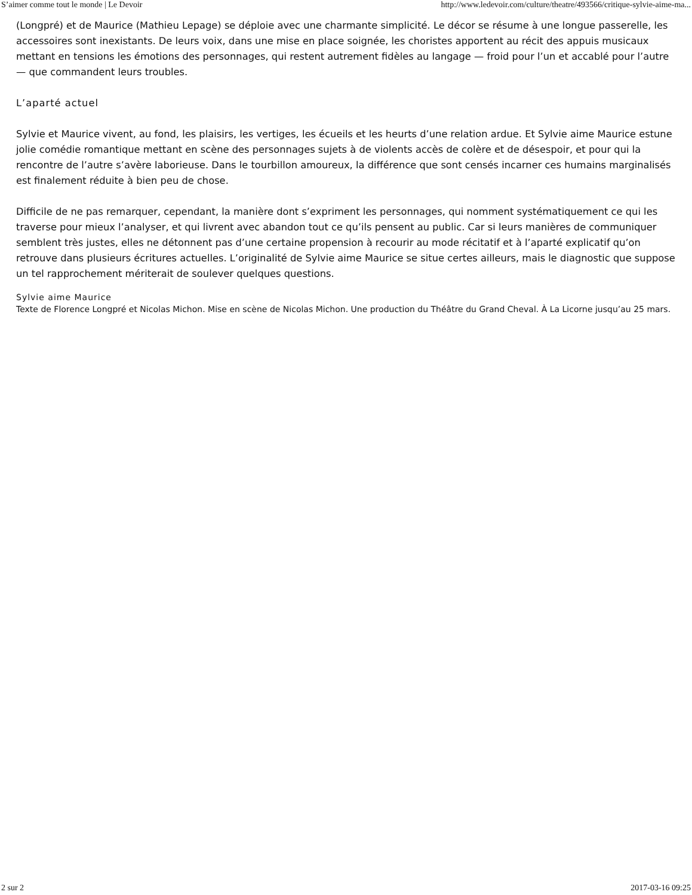S’aimer comme tout le monde | Le Devoir http://www.ledevoir.com/culture/theatre/493566/critique-sylvie-aime-ma...
(Longpré) et de Maurice (Mathieu Lepage) se déploie avec une charmante simplicité. Le décor se résume à une longue passerelle, les accessoires sont inexistants. De leurs voix, dans une mise en place soignée, les choristes apportent au récit des appuis musicaux mettant en tensions les émotions des personnages, qui restent autrement fidèles au langage — froid pour l’un et accablé pour l’autre — que commandent leurs troubles.
L’aparté actuel
Sylvie et Maurice vivent, au fond, les plaisirs, les vertiges, les écueils et les heurts d’une relation ardue. Et Sylvie aime Maurice estune jolie comédie romantique mettant en scène des personnages sujets à de violents accès de colère et de désespoir, et pour qui la rencontre de l’autre s’avère laborieuse. Dans le tourbillon amoureux, la différence que sont censés incarner ces humains marginalisés est finalement réduite à bien peu de chose.
Difficile de ne pas remarquer, cependant, la manière dont s’expriment les personnages, qui nomment systématiquement ce qui les traverse pour mieux l’analyser, et qui livrent avec abandon tout ce qu’ils pensent au public. Car si leurs manières de communiquer semblent très justes, elles ne détonnent pas d’une certaine propension à recourir au mode récitatif et à l’aparté explicatif qu’on retrouve dans plusieurs écritures actuelles. L’originalité de Sylvie aime Maurice se situe certes ailleurs, mais le diagnostic que suppose un tel rapprochement mériterait de soulever quelques questions.
Sylvie aime Maurice
Texte de Florence Longpré et Nicolas Michon. Mise en scène de Nicolas Michon. Une production du Théâtre du Grand Cheval. À La Licorne jusqu’au 25 mars.
2 sur 2 2017-03-16 09:25